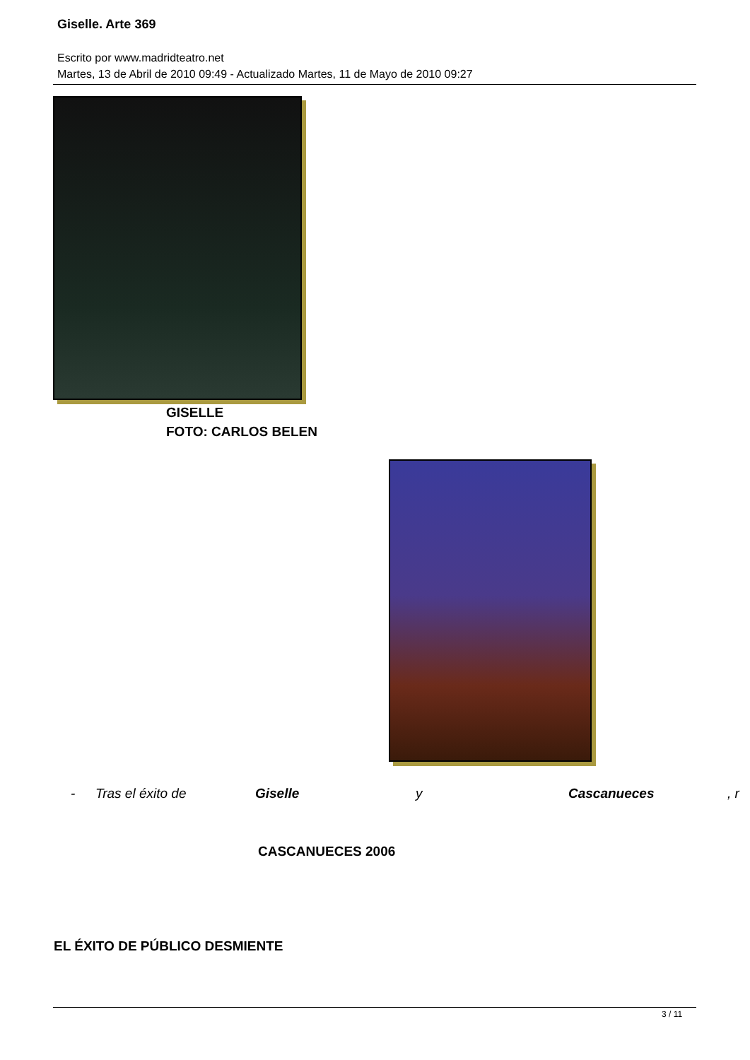Giselle. Arte 369
Escrito por www.madridteatro.net
Martes, 13 de Abril de 2010 09:49 - Actualizado Martes, 11 de Mayo de 2010 09:27
GISELLE
FOTO: CARLOS BELEN
- Tras el éxito de Giselle y Cascanueces, r
CASCANUECES 2006
EL ÉXITO DE PÚBLICO DESMIENTE
3 / 11